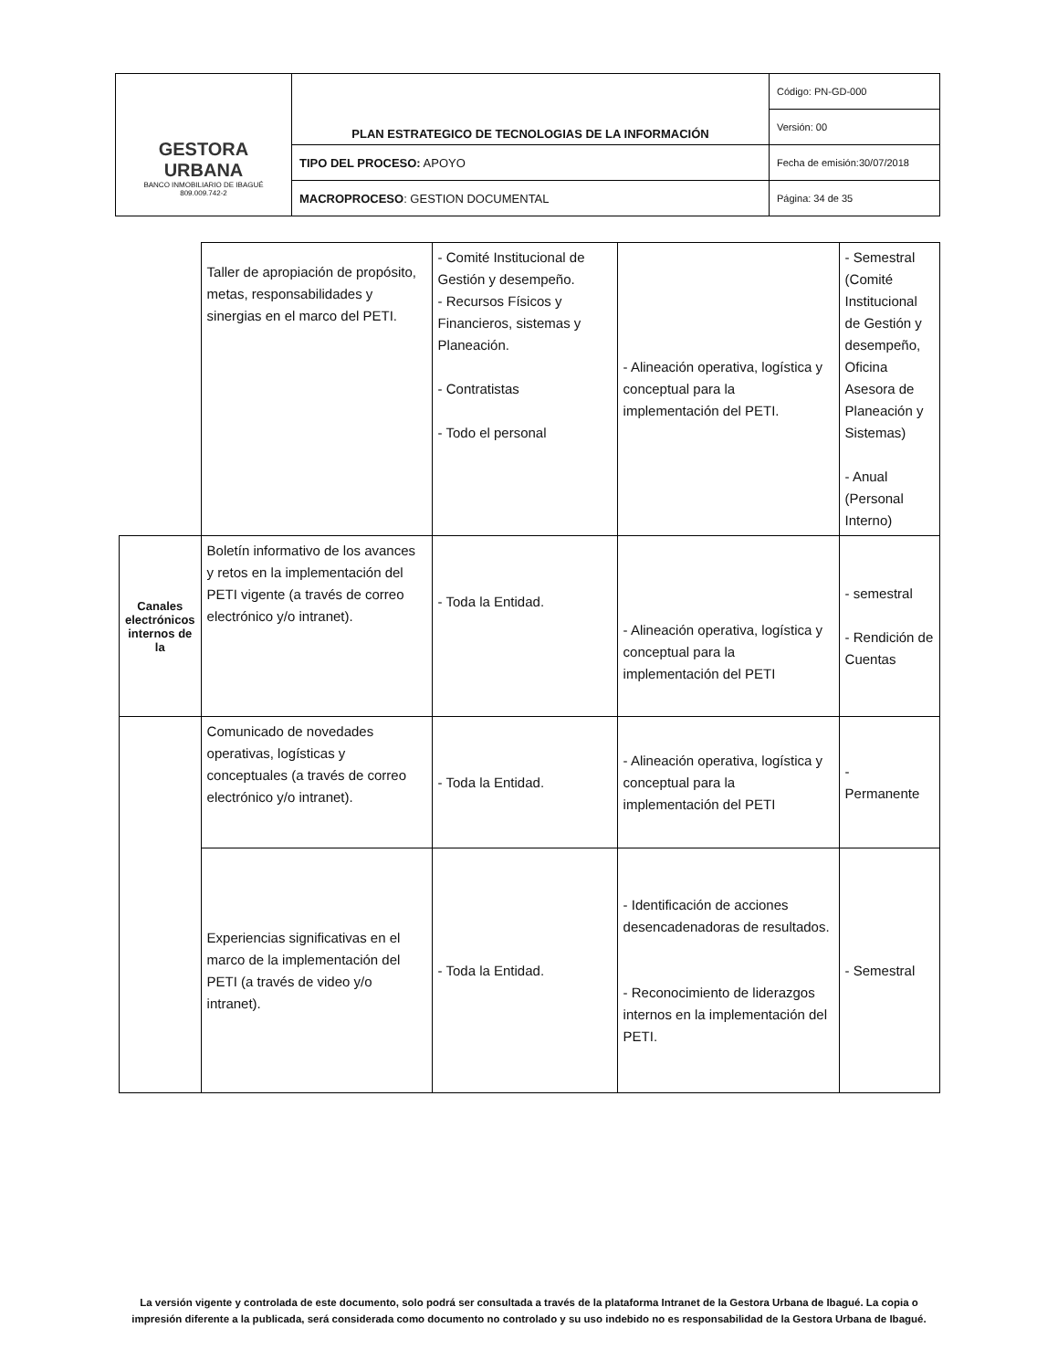| GESTORA URBANA BANCO INMOBILIARIO DE IBAGUÉ 809.009.742-2 | PLAN ESTRATEGICO DE TECNOLOGIAS DE LA INFORMACIÓN | Código: PN-GD-000 |
| | | Versión: 00 |
| | TIPO DEL PROCESO: APOYO | Fecha de emisión:30/07/2018 |
| | MACROPROCESO : GESTION DOCUMENTAL | Página: 34 de 35 |
| | Taller de apropiación de propósito, metas, responsabilidades y sinergias en el marco del PETI. | - Comité Institucional de Gestión y desempeño. - Recursos Físicos y Financieros, sistemas y Planeación. - Contratistas - Todo el personal | - Alineación operativa, logística y conceptual para la implementación del PETI. | - Semestral (Comité Institucional de Gestión y desempeño, Oficina Asesora de Planeación y Sistemas) - Anual (Personal Interno) |
| Canales electrónicos internos de la | Boletín informativo de los avances y retos en la implementación del PETI vigente (a través de correo electrónico y/o intranet). | - Toda la Entidad. | - Alineación operativa, logística y conceptual para la implementación del PETI | - semestral - Rendición de Cuentas |
| | Comunicado de novedades operativas, logísticas y conceptuales (a través de correo electrónico y/o intranet). | - Toda la Entidad. | - Alineación operativa, logística y conceptual para la implementación del PETI | - Permanente |
| | Experiencias significativas en el marco de la implementación del PETI (a través de video y/o intranet). | - Toda la Entidad. | - Identificación de acciones desencadenadoras de resultados. - Reconocimiento de liderazgos internos en la implementación del PETI. | - Semestral |
La versión vigente y controlada de este documento, solo podrá ser consultada a través de la plataforma Intranet de la Gestora Urbana de Ibagué. La copia o impresión diferente a la publicada, será considerada como documento no controlado y su uso indebido no es responsabilidad de la Gestora Urbana de Ibagué.